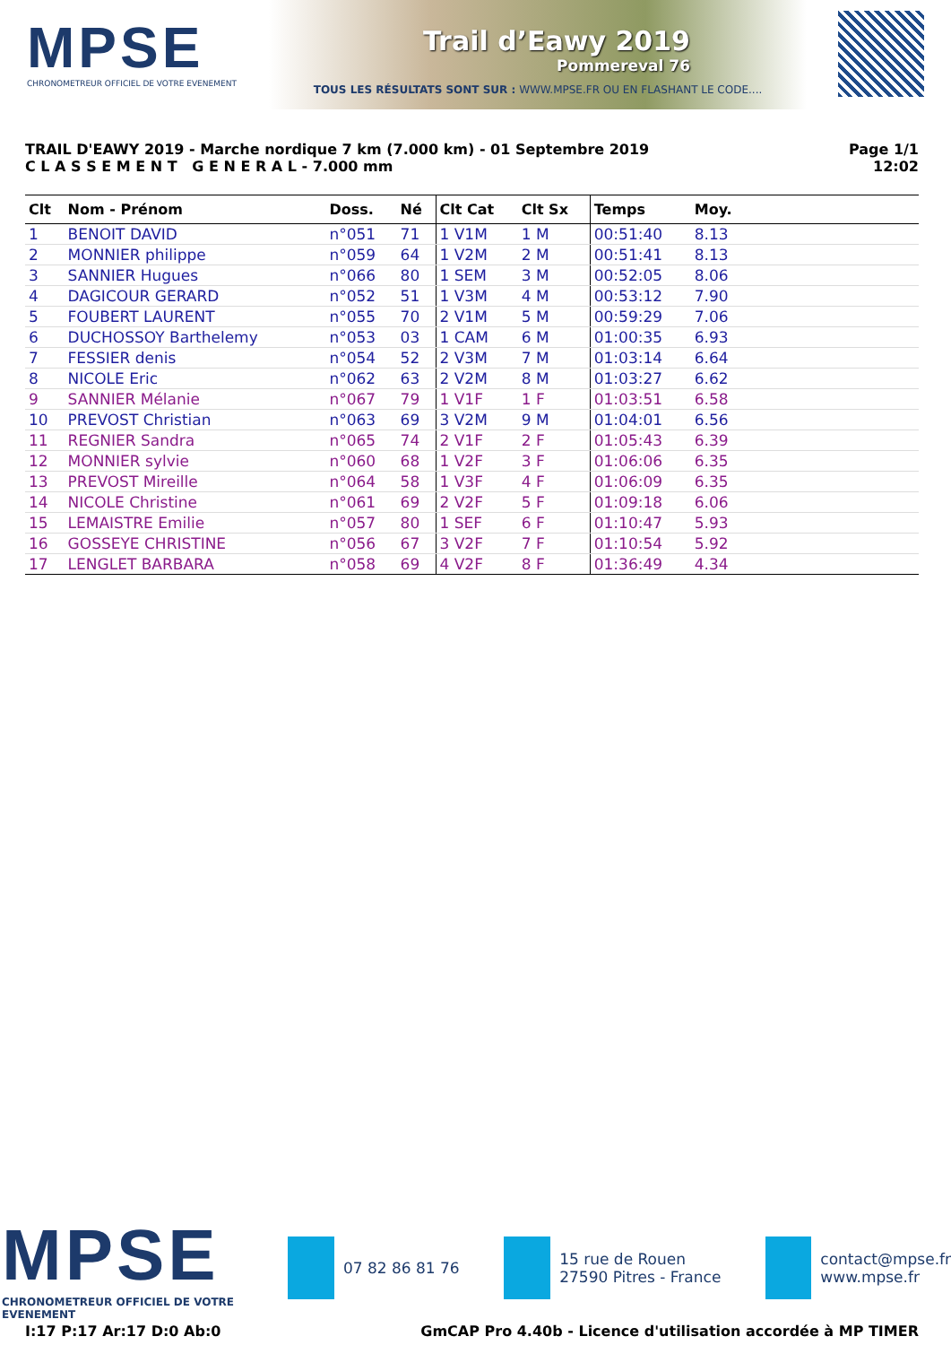MPSE
CHRONOMETREUR OFFICIEL DE VOTRE EVENEMENT
Trail d’Eawy 2019
Pommereval 76
TOUS LES RÉSULTATS SONT SUR : WWW.MPSE.FR OU EN FLASHANT LE CODE....
TRAIL D'EAWY 2019 - Marche nordique 7 km (7.000 km) - 01 Septembre 2019
C L A S S E M E N T G E N E R A L - 7.000 mm
Page 1/1
12:02
| Clt | Nom - Prénom | Doss. | Né | Clt Cat | Clt Sx | Temps | Moy. | |
| --- | --- | --- | --- | --- | --- | --- | --- | --- |
| 1 | BENOIT DAVID | n°051 | 71 | 1 V1M | 1 M | 00:51:40 | 8.13 | |
| 2 | MONNIER philippe | n°059 | 64 | 1 V2M | 2 M | 00:51:41 | 8.13 | |
| 3 | SANNIER Hugues | n°066 | 80 | 1 SEM | 3 M | 00:52:05 | 8.06 | |
| 4 | DAGICOUR GERARD | n°052 | 51 | 1 V3M | 4 M | 00:53:12 | 7.90 | |
| 5 | FOUBERT LAURENT | n°055 | 70 | 2 V1M | 5 M | 00:59:29 | 7.06 | |
| 6 | DUCHOSSOY Barthelemy | n°053 | 03 | 1 CAM | 6 M | 01:00:35 | 6.93 | |
| 7 | FESSIER denis | n°054 | 52 | 2 V3M | 7 M | 01:03:14 | 6.64 | |
| 8 | NICOLE Eric | n°062 | 63 | 2 V2M | 8 M | 01:03:27 | 6.62 | |
| 9 | SANNIER Mélanie | n°067 | 79 | 1 V1F | 1 F | 01:03:51 | 6.58 | |
| 10 | PREVOST Christian | n°063 | 69 | 3 V2M | 9 M | 01:04:01 | 6.56 | |
| 11 | REGNIER Sandra | n°065 | 74 | 2 V1F | 2 F | 01:05:43 | 6.39 | |
| 12 | MONNIER sylvie | n°060 | 68 | 1 V2F | 3 F | 01:06:06 | 6.35 | |
| 13 | PREVOST Mireille | n°064 | 58 | 1 V3F | 4 F | 01:06:09 | 6.35 | |
| 14 | NICOLE Christine | n°061 | 69 | 2 V2F | 5 F | 01:09:18 | 6.06 | |
| 15 | LEMAISTRE Emilie | n°057 | 80 | 1 SEF | 6 F | 01:10:47 | 5.93 | |
| 16 | GOSSEYE CHRISTINE | n°056 | 67 | 3 V2F | 7 F | 01:10:54 | 5.92 | |
| 17 | LENGLET BARBARA | n°058 | 69 | 4 V2F | 8 F | 01:36:49 | 4.34 | |
MPSE
CHRONOMETREUR OFFICIEL DE VOTRE EVENEMENT
07 82 86 81 76
15 rue de Rouen
27590 Pitres - France
contact@mpse.fr
www.mpse.fr
I:17 P:17 Ar:17 D:0 Ab:0 GmCAP Pro 4.40b - Licence d'utilisation accordée à MP TIMER